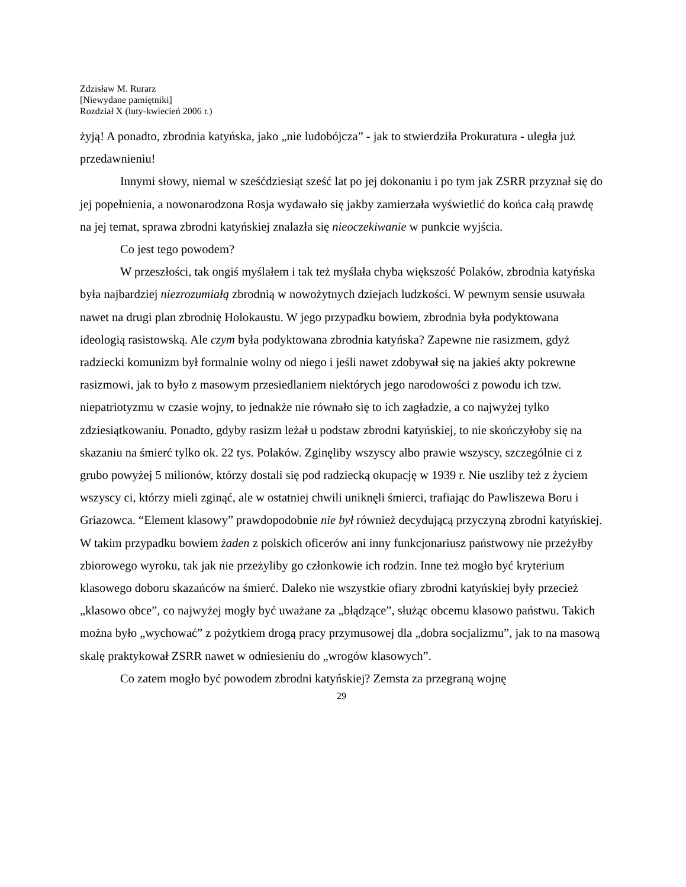Zdzisław M. Rurarz
[Niewydane pamiętniki]
Rozdział X (luty-kwiecień 2006 r.)
żyją! A ponadto, zbrodnia katyńska, jako „nie ludobójcza” - jak to stwierdziła Prokuratura - uległa już przedawnieniu!
Innymi słowy, niemal w sześćdziesiąt sześć lat po jej dokonaniu i po tym jak ZSRR przyznał się do jej popełnienia, a nowonarodzona Rosja wydawało się jakby zamierzała wyświetlić do końca całą prawdę na jej temat, sprawa zbrodni katyńskiej znalazła się nieoczekiwanie w punkcie wyjścia.
Co jest tego powodem?
W przeszłości, tak ongiś myślałem i tak też myślała chyba większość Polaków, zbrodnia katyńska była najbardziej niezrozumiałą zbrodnią w nowożytnych dziejach ludzkości. W pewnym sensie usuwała nawet na drugi plan zbrodnię Holokaustu. W jego przypadku bowiem, zbrodnia była podyktowana ideologią rasistowską. Ale czym była podyktowana zbrodnia katyńska? Zapewne nie rasizmem, gdyż radziecki komunizm był formalnie wolny od niego i jeśli nawet zdobywał się na jakieś akty pokrewne rasizmowi, jak to było z masowym przesiedlaniem niektórych jego narodowości z powodu ich tzw. niepatriotyzmu w czasie wojny, to jednakże nie równało się to ich zagładzie, a co najwyżej tylko zdziesiątkowaniu. Ponadto, gdyby rasizm leżał u podstaw zbrodni katyńskiej, to nie skończyłoby się na skazaniu na śmierć tylko ok. 22 tys. Polaków. Zginęliby wszyscy albo prawie wszyscy, szczególnie ci z grubo powyżej 5 milionów, którzy dostali się pod radziecką okupację w 1939 r. Nie uszliby też z życiem wszyscy ci, którzy mieli zginąć, ale w ostatniej chwili uniknęli śmierci, trafiając do Pawliszewa Boru i Griazowca. “Element klasowy” prawdopodobnie nie był również decydującą przyczyną zbrodni katyńskiej. W takim przypadku bowiem żaden z polskich oficerów ani inny funkcjonariusz państwowy nie przeżyłby zbiorowego wyroku, tak jak nie przeżyliby go członkowie ich rodzin. Inne też mogło być kryterium klasowego doboru skazańców na śmierć. Daleko nie wszystkie ofiary zbrodni katyńskiej były przecież „klasowo obce”, co najwyżej mogły być uważane za „błądzące”, służąc obcemu klasowo państwu. Takich można było „wychować” z pożytkiem drogą pracy przymusowej dla „dobra socjalizmu”, jak to na masową skalę praktykował ZSRR nawet w odniesieniu do „wrogów klasowych”.
Co zatem mogło być powodem zbrodni katyńskiej? Zemsta za przegraną wojnę
29